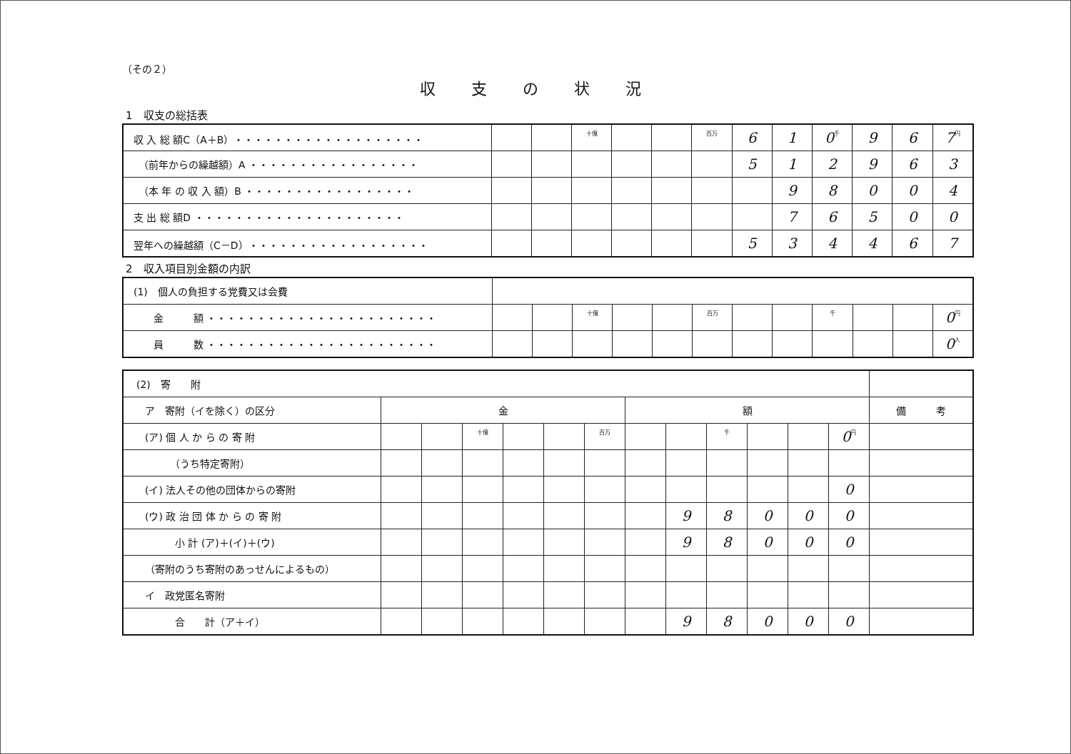（その２）
収支の状況
1　収支の総括表
| 収 入 総 額C（A＋B）・・・・・・・・・・・・・・・・・・・ | | | 十億 | | | 百万 | 6 | 1 | 0 千 | 9 | 6 | 7 円 |
| （前年からの繰越額）A ・・・・・・・・・・・・・・・・・ | | | | | | | 5 | 1 | 2 | 9 | 6 | 3 |
| （本 年 の 収 入 額）B ・・・・・・・・・・・・・・・・・ | | | | | | | | 9 | 8 | 0 | 0 | 4 |
| 支 出 総 額D ・・・・・・・・・・・・・・・・・・・・・ | | | | | | | | 7 | 6 | 5 | 0 | 0 |
| 翌年への繰越額（C－D）・・・・・・・・・・・・・・・・・・ | | | | | | | 5 | 3 | 4 | 4 | 6 | 7 |
2　収入項目別金額の内訳
| (1) 個人の負担する党費又は会費 | | | | | | | | | | | | |
| 金 額 ・・・・・・・・・・・・・・・・・・・・・・・ | | | 十億 | | | 百万 | | | 千 | | | 0 円 |
| 員 数 ・・・・・・・・・・・・・・・・・・・・・・・ | | | | | | | | | | | | 0 人 |
| (2) 寄 附 | | | | | | | | | | | | | |
| ア 寄附（イを除く）の区分 | 金 | | | | | | 額 | | | | | | 備 考 |
| (ア) 個 人 か ら の 寄 附 | | | 十億 | | | 百万 | | | 千 | | | 0 円 | |
| （うち特定寄附） | | | | | | | | | | | | | |
| (イ) 法人その他の団体からの寄附 | | | | | | | | | | | | 0 | |
| (ウ) 政 治 団 体 か ら の 寄 附 | | | | | | | | 9 | 8 | 0 | 0 | 0 | |
| 小 計 (ア)＋(イ)＋(ウ) | | | | | | | | 9 | 8 | 0 | 0 | 0 | |
| （寄附のうち寄附のあっせんによるもの） | | | | | | | | | | | | | |
| イ 政党匿名寄附 | | | | | | | | | | | | | |
| 合 計（ア＋イ） | | | | | | | | 9 | 8 | 0 | 0 | 0 | |